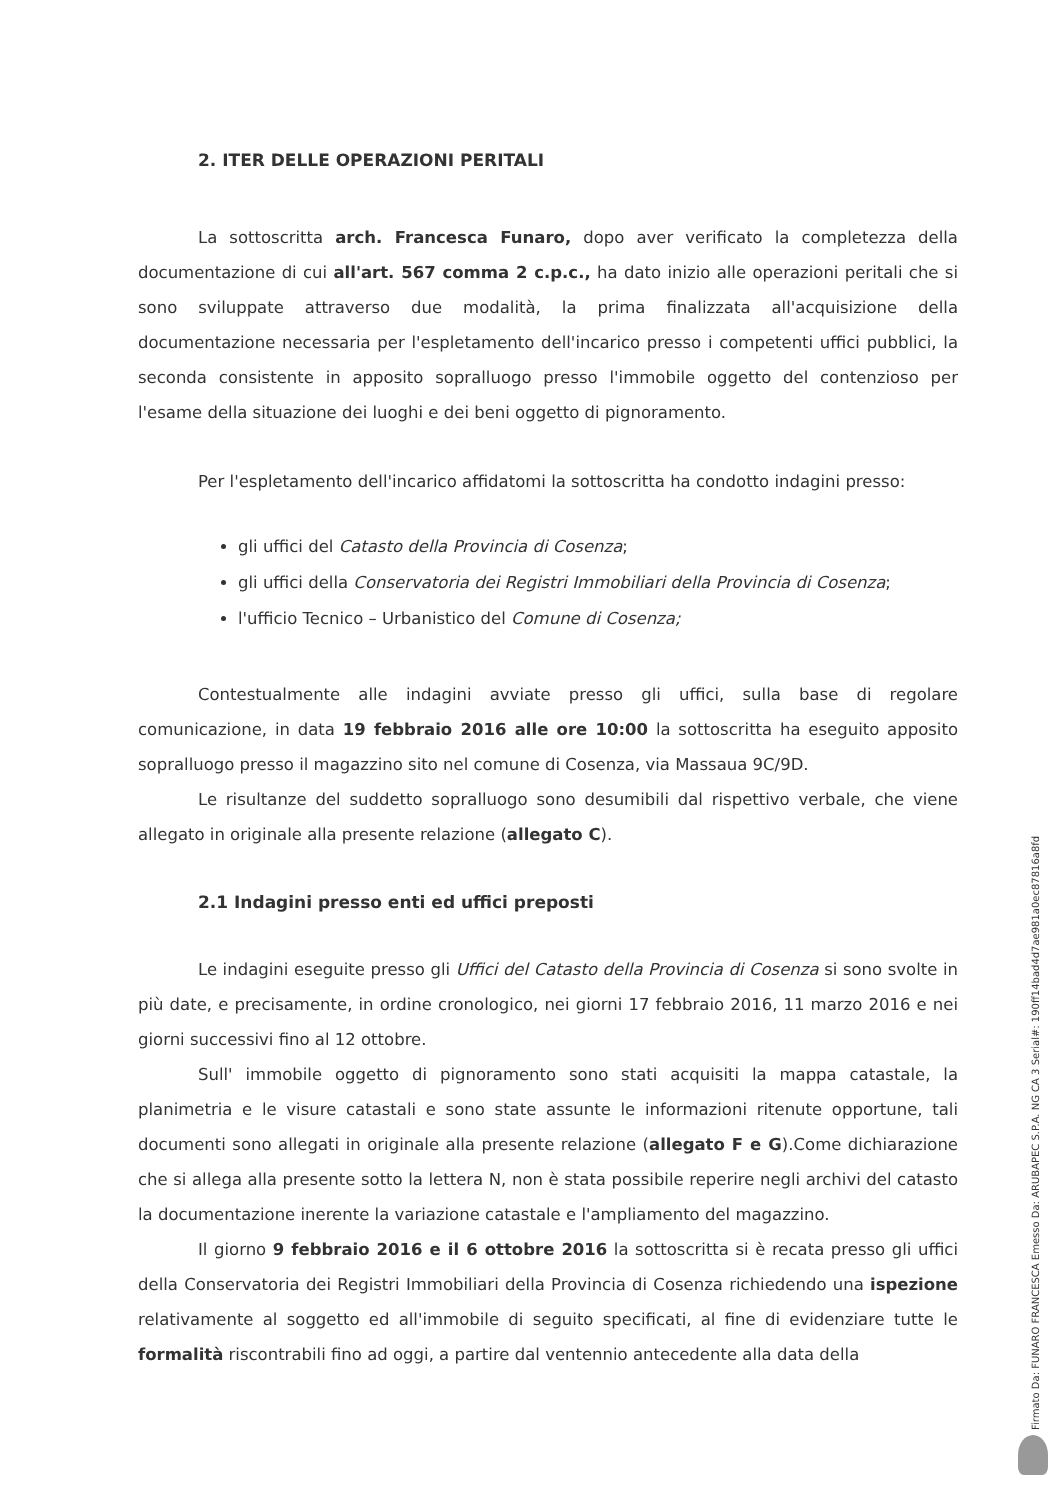2. ITER DELLE OPERAZIONI PERITALI
La sottoscritta arch. Francesca Funaro, dopo aver verificato la completezza della documentazione di cui all'art. 567 comma 2 c.p.c., ha dato inizio alle operazioni peritali che si sono sviluppate attraverso due modalità, la prima finalizzata all'acquisizione della documentazione necessaria per l'espletamento dell'incarico presso i competenti uffici pubblici, la seconda consistente in apposito sopralluogo presso l'immobile oggetto del contenzioso per l'esame della situazione dei luoghi e dei beni oggetto di pignoramento.
Per l'espletamento dell'incarico affidatomi la sottoscritta ha condotto indagini presso:
gli uffici del Catasto della Provincia di Cosenza;
gli uffici della Conservatoria dei Registri Immobiliari della Provincia di Cosenza;
l'ufficio Tecnico – Urbanistico del Comune di Cosenza;
Contestualmente alle indagini avviate presso gli uffici, sulla base di regolare comunicazione, in data 19 febbraio 2016 alle ore 10:00 la sottoscritta ha eseguito apposito sopralluogo presso il magazzino sito nel comune di Cosenza, via Massaua 9C/9D.
Le risultanze del suddetto sopralluogo sono desumibili dal rispettivo verbale, che viene allegato in originale alla presente relazione (allegato C).
2.1 Indagini presso enti ed uffici preposti
Le indagini eseguite presso gli Uffici del Catasto della Provincia di Cosenza si sono svolte in più date, e precisamente, in ordine cronologico, nei giorni 17 febbraio 2016, 11 marzo 2016 e nei giorni successivi fino al 12 ottobre.
Sull' immobile oggetto di pignoramento sono stati acquisiti la mappa catastale, la planimetria e le visure catastali e sono state assunte le informazioni ritenute opportune, tali documenti sono allegati in originale alla presente relazione (allegato F e G).Come dichiarazione che si allega alla presente sotto la lettera N, non è stata possibile reperire negli archivi del catasto la documentazione inerente la variazione catastale e l'ampliamento del magazzino.
Il giorno 9 febbraio 2016 e il 6 ottobre 2016 la sottoscritta si è recata presso gli uffici della Conservatoria dei Registri Immobiliari della Provincia di Cosenza richiedendo una ispezione relativamente al soggetto ed all'immobile di seguito specificati, al fine di evidenziare tutte le formalità riscontrabili fino ad oggi, a partire dal ventennio antecedente alla data della
Firmato Da: FUNARO FRANCESCA Emesso Da: ARUBAPEC S.P.A. NG CA 3 Serial#: 190ff14bad4d7ae981a0ec87816a8fd